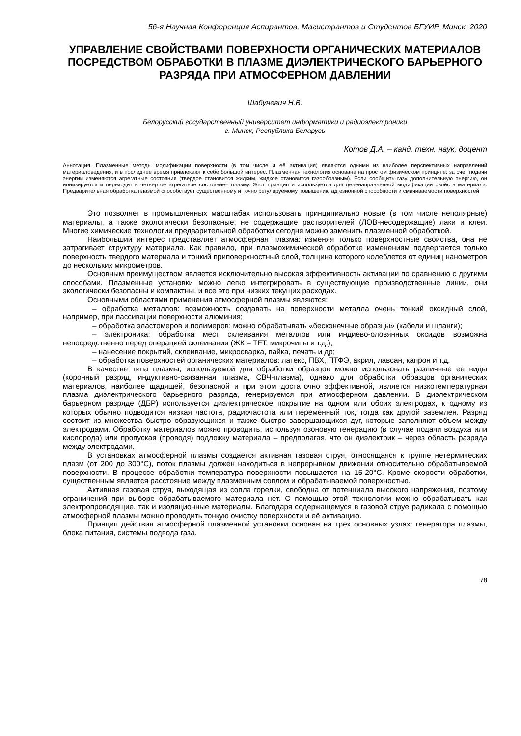56-я Научная Конференция Аспирантов, Магистрантов и Студентов БГУИР, Минск, 2020
УПРАВЛЕНИЕ СВОЙСТВАМИ ПОВЕРХНОСТИ ОРГАНИЧЕСКИХ МАТЕРИАЛОВ ПОСРЕДСТВОМ ОБРАБОТКИ В ПЛАЗМЕ ДИЭЛЕКТРИЧЕСКОГО БАРЬЕРНОГО РАЗРЯДА ПРИ АТМОСФЕРНОМ ДАВЛЕНИИ
Шабуневич Н.В.
Белорусский государственный университет информатики и радиоэлектроники
г. Минск, Республика Беларусь
Котов Д.А. – канд. техн. наук, доцент
Аннотация. Плазменные методы модификации поверхности (в том числе и её активация) являются одними из наиболее перспективных направлений материаловедения, и в последнее время привлекают к себе большой интерес. Плазменная технология основана на простом физическом принципе: за счет подачи энергии изменяются агрегатные состояния (твердое становится жидким, жидкое становится газообразным). Если сообщить газу дополнительную энергию, он ионизируется и переходит в четвертое агрегатное состояние– плазму. Этот принцип и используется для целенаправленной модификации свойств материала. Предварительная обработка плазмой способствует существенному и точно регулируемому повышению адгезионной способности и смачиваемости поверхностей
Это позволяет в промышленных масштабах использовать принципиально новые (в том числе неполярные) материалы, а также экологически безопасные, не содержащие растворителей (ЛОВ-несодержащие) лаки и клеи. Многие химические технологии предварительной обработки сегодня можно заменить плазменной обработкой.
Наибольший интерес представляет атмосферная плазма: изменяя только поверхностные свойства, она не затрагивает структуру материала. Как правило, при плазмохимической обработке изменениям подвергается только поверхность твердого материала и тонкий приповерхностный слой, толщина которого колеблется от единиц нанометров до нескольких микрометров.
Основным преимуществом является исключительно высокая эффективность активации по сравнению с другими способами. Плазменные установки можно легко интегрировать в существующие производственные линии, они экологически безопасны и компактны, и все это при низких текущих расходах.
Основными областями применения атмосферной плазмы являются:
– обработка металлов: возможность создавать на поверхности металла очень тонкий оксидный слой, например, при пассивации поверхности алюминия;
– обработка эластомеров и полимеров: можно обрабатывать «бесконечные образцы» (кабели и шланги);
– электроника: обработка мест склеивания металлов или индиево-оловянных оксидов возможна непосредственно перед операцией склеивания (ЖК – TFT, микрочипы и т.д.);
– нанесение покрытий, склеивание, микросварка, пайка, печать и др;
– обработка поверхностей органических материалов: латекс, ПВХ, ПТФЭ, акрил, лавсан, капрон и т.д.
В качестве типа плазмы, используемой для обработки образцов можно использовать различные ее виды (коронный разряд, индуктивно-связанная плазма, СВЧ-плазма), однако для обработки образцов органических материалов, наиболее щадящей, безопасной и при этом достаточно эффективной, является низкотемпературная плазма диэлектрического барьерного разряда, генерируемся при атмосферном давлении. В диэлектрическом барьерном разряде (ДБР) используется диэлектрическое покрытие на одном или обоих электродах, к одному из которых обычно подводится низкая частота, радиочастота или переменный ток, тогда как другой заземлен. Разряд состоит из множества быстро образующихся и также быстро завершающихся дуг, которые заполняют объем между электродами. Обработку материалов можно проводить, используя озоновую генерацию (в случае подачи воздуха или кислорода) или пропуская (проводя) подложку материала – предполагая, что он диэлектрик – через область разряда между электродами.
В установках атмосферной плазмы создается активная газовая струя, относящаяся к группе нетермических плазм (от 200 до 300°C), поток плазмы должен находиться в непрерывном движении относительно обрабатываемой поверхности. В процессе обработки температура поверхности повышается на 15-20°C. Кроме скорости обработки, существенным является расстояние между плазменным соплом и обрабатываемой поверхностью.
Активная газовая струя, выходящая из сопла горелки, свободна от потенциала высокого напряжения, поэтому ограничений при выборе обрабатываемого материала нет. С помощью этой технологии можно обрабатывать как электропроводящие, так и изоляционные материалы. Благодаря содержащемуся в газовой струе радикала с помощью атмосферной плазмы можно проводить тонкую очистку поверхности и её активацию.
Принцип действия атмосферной плазменной установки основан на трех основных узлах: генератора плазмы, блока питания, системы подвода газа.
78